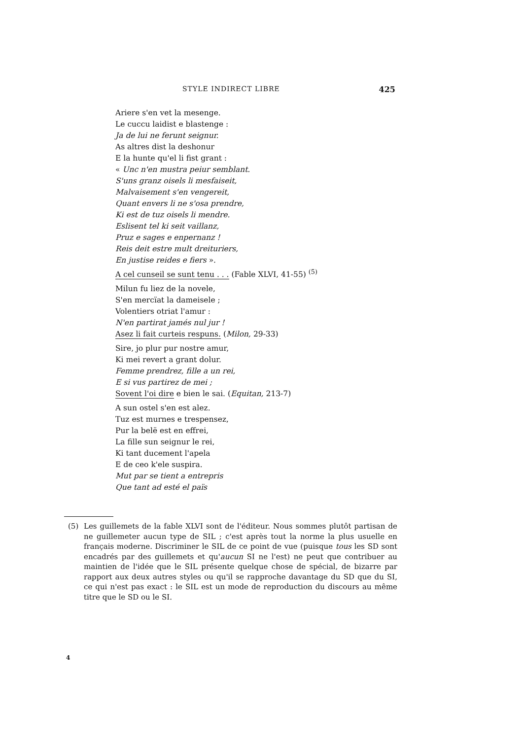STYLE INDIRECT LIBRE 425
Ariere s'en vet la mesenge.
Le cuccu laidist e blastenge :
Ja de lui ne ferunt seignur.
As altres dist la deshonur
E la hunte qu'el li fist grant :
« Unc n'en mustra peiur semblant.
S'uns granz oisels li mesfaiseit,
Malvaisement s'en vengereit,
Quant envers li ne s'osa prendre,
Ki est de tuz oisels li mendre.
Eslisent tel ki seit vaillanz,
Pruz e sages e enpernanz !
Reis deit estre mult dreituriers,
En justise reides e fiers ».
A cel cunseil se sunt tenu . . . (Fable XLVI, 41-55) <sup>(5)</sup>
Milun fu liez de la novele,
S'en mercïat la dameisele ;
Volentiers otriat l'amur :
N'en partirat jamés nul jur !
Asez li fait curteis respuns. (Milon, 29-33)
Sire, jo plur pur nostre amur,
Ki mei revert a grant dolur.
Femme prendrez, fille a un rei,
E si vus partirez de mei ;
Sovent l'oi dire e bien le sai. (Equitan, 213-7)
A sun ostel s'en est alez.
Tuz est murnes e trespensez,
Pur la belë est en effrei,
La fille sun seignur le rei,
Ki tant ducement l'apela
E de ceo k'ele suspira.
Mut par se tient a entrepris
Que tant ad esté el païs
(5) Les guillemets de la fable XLVI sont de l'éditeur. Nous sommes plutôt partisan de ne guillemeter aucun type de SIL ; c'est après tout la norme la plus usuelle en français moderne. Discriminer le SIL de ce point de vue (puisque tous les SD sont encadrés par des guillemets et qu'aucun SI ne l'est) ne peut que contribuer au maintien de l'idée que le SIL présente quelque chose de spécial, de bizarre par rapport aux deux autres styles ou qu'il se rapproche davantage du SD que du SI, ce qui n'est pas exact : le SIL est un mode de reproduction du discours au même titre que le SD ou le SI.
4